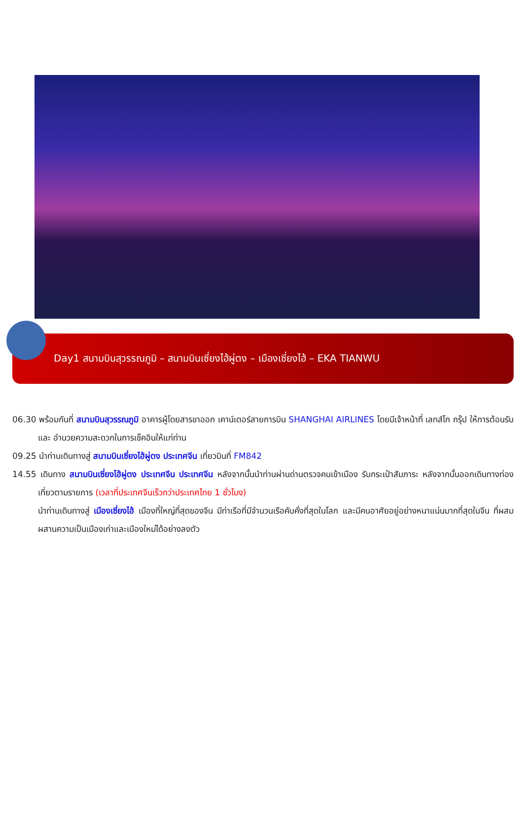Day1 สนามบินสุวรรณภูมิ – สนามบินเซี่ยงไฮ้ผู่ตง – เมืองเซี่ยงไฮ้ – EKA TIANWU
06.30 พร้อมกันที่ สนามบินสุวรรณภูมิ อาคารผู้โดยสารขาออก เคาน์เตอร์สายการบิน SHANGHAI AIRLINES โดยมีเจ้าหน้าที่ เลทส์โก กรุ๊ป ให้การต้อนรับ และ อำนวยความสะดวกในการเช็คอินให้แก่ท่าน
09.25 นำท่านเดินทางสู่ สนามบินเซี่ยงไฮ้ผู่ตง ประเทศจีน เที่ยวบินที่ FM842
14.55 เดินทาง สนามบินเซี่ยงไฮ้ผู่ตง ประเทศจีน ประเทศจีน หลังจากนั้นนำท่านผ่านด่านตรวจคนเข้าเมือง รับกระเป๋าสัมภาระ หลังจากนั้นออกเดินทางท่องเที่ยวตามรายการ (เวลาที่ประเทศจีนเร็วกว่าประเทศไทย 1 ชั่วโมง)
นำท่านเดินทางสู่ เมืองเซี่ยงไฮ้ เมืองที่ใหญ่ที่สุดของจีน มีท่าเรือที่มีจำนวนเรือคับคั่งที่สุดในโลก และมีคนอาศัยอยู่อย่างหนาแน่นมากที่สุดในจีน ที่ผสมผสานความเป็นเมืองเก่าและเมืองใหม่ได้อย่างลงตัว